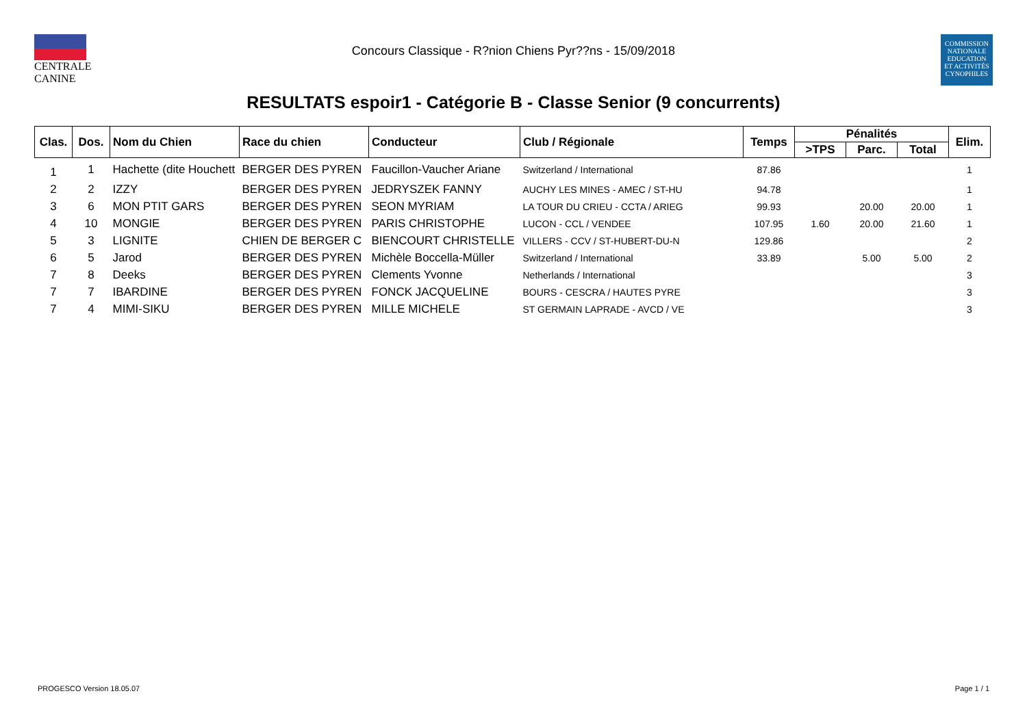CENTRALE
CANINE
Concours Classique - R?nion Chiens Pyr??ns - 15/09/2018
COMMISSION
NATIONALE
EDUCATION
ET ACTIVITÉS
CYNOPHILES
RESULTATS espoir1 - Catégorie B - Classe Senior (9 concurrents)
| Clas. | Dos. | Nom du Chien | Race du chien | Conducteur | Club / Régionale | Temps | Pénalités | | | Elim. |
| --- | --- | --- | --- | --- | --- | --- | --- | --- | --- | --- |
| | | | | | | | >TPS | Parc. | Total | |
| 1 | 1 | Hachette (dite Houchett | BERGER DES PYREN | Faucillon-Vaucher Ariane | Switzerland / International | 87.86 | | | | 1 |
| 2 | 2 | IZZY | BERGER DES PYREN | JEDRYSZEK FANNY | AUCHY LES MINES - AMEC / ST-HU | 94.78 | | | | 1 |
| 3 | 6 | MON PTIT GARS | BERGER DES PYREN | SEON MYRIAM | LA TOUR DU CRIEU - CCTA / ARIEG | 99.93 | | 20.00 | 20.00 | 1 |
| 4 | 10 | MONGIE | BERGER DES PYREN | PARIS CHRISTOPHE | LUCON - CCL / VENDEE | 107.95 | 1.60 | 20.00 | 21.60 | 1 |
| 5 | 3 | LIGNITE | CHIEN DE BERGER C | BIENCOURT CHRISTELLE | VILLERS - CCV / ST-HUBERT-DU-N | 129.86 | | | | 2 |
| 6 | 5 | Jarod | BERGER DES PYREN | Michèle Boccella-Müller | Switzerland / International | 33.89 | | 5.00 | 5.00 | 2 |
| 7 | 8 | Deeks | BERGER DES PYREN | Clements Yvonne | Netherlands / International | | | | | 3 |
| 7 | 7 | IBARDINE | BERGER DES PYREN | FONCK JACQUELINE | BOURS - CESCRA / HAUTES PYRE | | | | | 3 |
| 7 | 4 | MIMI-SIKU | BERGER DES PYREN | MILLE MICHELE | ST GERMAIN LAPRADE - AVCD / VE | | | | | 3 |
PROGESCO Version 18.05.07 Page 1 / 1